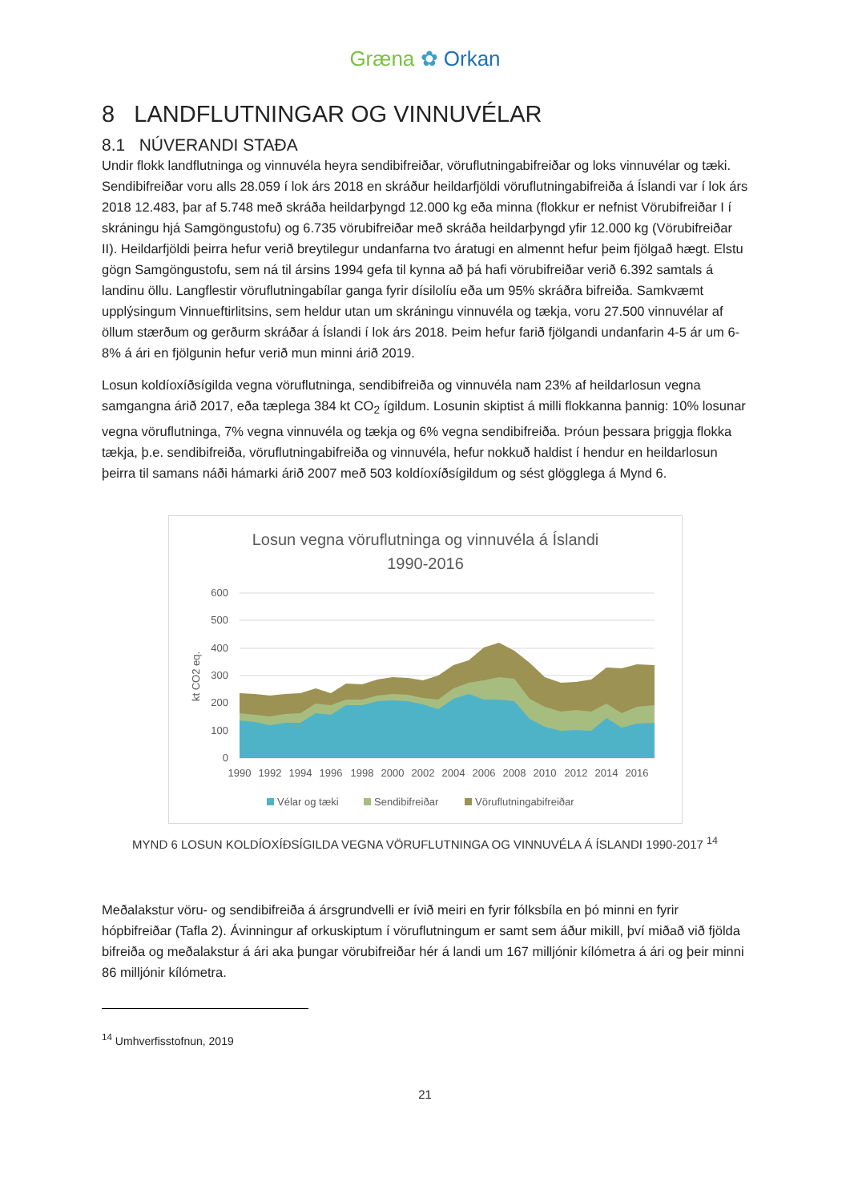Græna ✿ Orkan
8 LANDFLUTNINGAR OG VINNUVÉLAR
8.1 NÚVERANDI STAÐA
Undir flokk landflutninga og vinnuvéla heyra sendibifreiðar, vöruflutningabifreiðar og loks vinnuvélar og tæki. Sendibifreiðar voru alls 28.059 í lok árs 2018 en skráður heildarfjöldi vöruflutningabifreiða á Íslandi var í lok árs 2018 12.483, þar af 5.748 með skráða heildarþyngd 12.000 kg eða minna (flokkur er nefnist Vörubifreiðar I í skráningu hjá Samgöngustofu) og 6.735 vörubifreiðar með skráða heildarþyngd yfir 12.000 kg (Vörubifreiðar II). Heildarfjöldi þeirra hefur verið breytilegur undanfarna tvo áratugi en almennt hefur þeim fjölgað hægt. Elstu gögn Samgöngustofu, sem ná til ársins 1994 gefa til kynna að þá hafi vörubifreiðar verið 6.392 samtals á landinu öllu. Langflestir vöruflutningabílar ganga fyrir dísilolíu eða um 95% skráðra bifreiða. Samkvæmt upplýsingum Vinnueftirlitsins, sem heldur utan um skráningu vinnuvéla og tækja, voru 27.500 vinnuvélar af öllum stærðum og gerðurm skráðar á Íslandi í lok árs 2018. Þeim hefur farið fjölgandi undanfarin 4-5 ár um 6-8% á ári en fjölgunin hefur verið mun minni árið 2019.
Losun koldíoxíðsígilda vegna vöruflutninga, sendibifreiða og vinnuvéla nam 23% af heildarlosun vegna samgangna árið 2017, eða tæplega 384 kt CO<sub>2</sub> ígildum. Losunin skiptist á milli flokkanna þannig: 10% losunar vegna vöruflutninga, 7% vegna vinnuvéla og tækja og 6% vegna sendibifreiða. Þróun þessara þriggja flokka tækja, þ.e. sendibifreiða, vöruflutningabifreiða og vinnuvéla, hefur nokkuð haldist í hendur en heildarlosun þeirra til samans náði hámarki árið 2007 með 503 koldíoxíðsígildum og sést glögglega á Mynd 6.
Losun vegna vöruflutninga og vinnuvéla á Íslandi
1990-2016
600
500
400
300
200
100
0
kt CO2 eq.
1990
1992
1994
1996
1998
2000
2002
2004
2006
2008
2010
2012
2014
2016
Vélar og tæki
Sendibifreiðar
Vöruflutningabifreiðar
MYND 6 LOSUN KOLDÍOXÍÐSÍGILDA VEGNA VÖRUFLUTNINGA OG VINNUVÉLA Á ÍSLANDI 1990-2017 <sup>14</sup>
Meðalakstur vöru- og sendibifreiða á ársgrundvelli er ívið meiri en fyrir fólksbíla en þó minni en fyrir hópbifreiðar (Tafla 2). Ávinningur af orkuskiptum í vöruflutningum er samt sem áður mikill, því miðað við fjölda bifreiða og meðalakstur á ári aka þungar vörubifreiðar hér á landi um 167 milljónir kílómetra á ári og þeir minni 86 milljónir kílómetra.
<sup>14</sup> Umhverfisstofnun, 2019
21